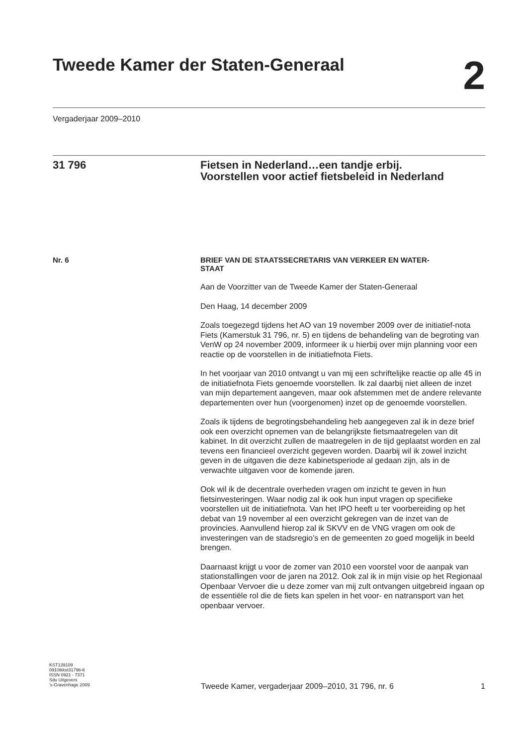Tweede Kamer der Staten-Generaal
2
Vergaderjaar 2009–2010
31 796 Fietsen in Nederland…een tandje erbij.
Voorstellen voor actief fietsbeleid in Nederland
Nr. 6
BRIEF VAN DE STAATSSECRETARIS VAN VERKEER EN WATER-
STAAT
Aan de Voorzitter van de Tweede Kamer der Staten-Generaal
Den Haag, 14 december 2009
Zoals toegezegd tijdens het AO van 19 november 2009 over de initiatief-nota Fiets (Kamerstuk 31 796, nr. 5) en tijdens de behandeling van de begroting van VenW op 24 november 2009, informeer ik u hierbij over mijn planning voor een reactie op de voorstellen in de initiatiefnota Fiets.
In het voorjaar van 2010 ontvangt u van mij een schriftelijke reactie op alle 45 in de initiatiefnota Fiets genoemde voorstellen. Ik zal daarbij niet alleen de inzet van mijn departement aangeven, maar ook afstemmen met de andere relevante departementen over hun (voorgenomen) inzet op de genoemde voorstellen.
Zoals ik tijdens de begrotingsbehandeling heb aangegeven zal ik in deze brief ook een overzicht opnemen van de belangrijkste fietsmaatregelen van dit kabinet. In dit overzicht zullen de maatregelen in de tijd geplaatst worden en zal tevens een financieel overzicht gegeven worden. Daarbij wil ik zowel inzicht geven in de uitgaven die deze kabinetsperiode al gedaan zijn, als in de verwachte uitgaven voor de komende jaren.
Ook wil ik de decentrale overheden vragen om inzicht te geven in hun fietsinvesteringen. Waar nodig zal ik ook hun input vragen op specifieke voorstellen uit de initiatiefnota. Van het IPO heeft u ter voorbereiding op het debat van 19 november al een overzicht gekregen van de inzet van de provincies. Aanvullend hierop zal ik SKVV en de VNG vragen om ook de investeringen van de stadsregio’s en de gemeenten zo goed mogelijk in beeld brengen.
Daarnaast krijgt u voor de zomer van 2010 een voorstel voor de aanpak van stationstallingen voor de jaren na 2012. Ook zal ik in mijn visie op het Regionaal Openbaar Vervoer die u deze zomer van mij zult ontvangen uitgebreid ingaan op de essentiële rol die de fiets kan spelen in het voor- en natransport van het openbaar vervoer.
KST139109
0910tkkst31796-6
ISSN 0921 - 7371
Sdu Uitgevers
’s-Gravenhage 2009
Tweede Kamer, vergaderjaar 2009–2010, 31 796, nr. 6 1